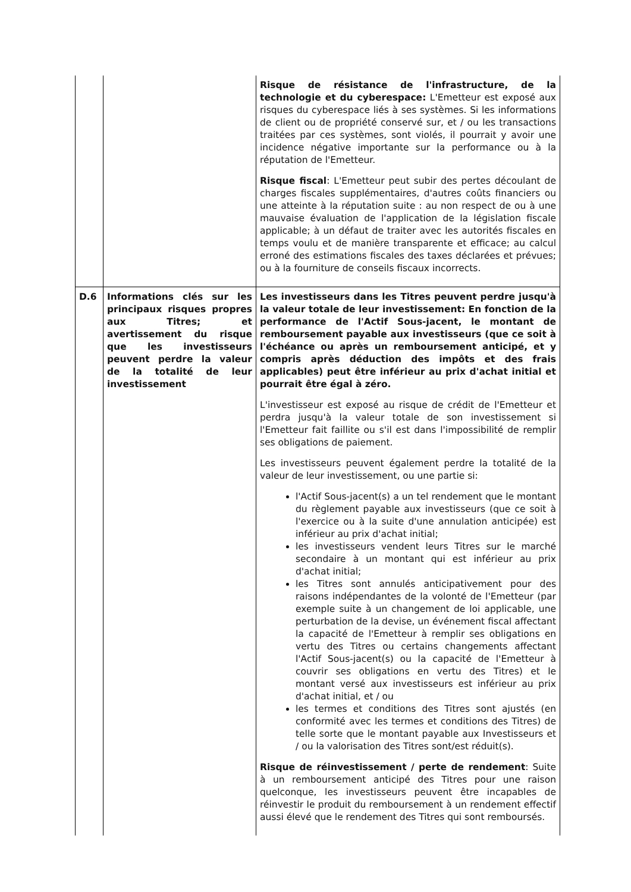| | | Risque de résistance de l'infrastructure, de la technologie et du cyberespace: L'Emetteur est exposé aux risques du cyberespace liés à ses systèmes. Si les informations de client ou de propriété conservé sur, et / ou les transactions traitées par ces systèmes, sont violés, il pourrait y avoir une incidence négative importante sur la performance ou à la réputation de l'Emetteur. Risque fiscal : L'Emetteur peut subir des pertes découlant de charges fiscales supplémentaires, d'autres coûts financiers ou une atteinte à la réputation suite : au non respect de ou à une mauvaise évaluation de l'application de la législation fiscale applicable; à un défaut de traiter avec les autorités fiscales en temps voulu et de manière transparente et efficace; au calcul erroné des estimations fiscales des taxes déclarées et prévues; ou à la fourniture de conseils fiscaux incorrects. |
| D.6 | Informations clés sur les principaux risques propres aux Titres; et avertissement du risque que les investisseurs peuvent perdre la valeur de la totalité de leur investissement | Les investisseurs dans les Titres peuvent perdre jusqu'à la valeur totale de leur investissement: En fonction de la performance de l'Actif Sous-jacent, le montant de remboursement payable aux investisseurs (que ce soit à l'échéance ou après un remboursement anticipé, et y compris après déduction des impôts et des frais applicables) peut être inférieur au prix d'achat initial et pourrait être égal à zéro. L'investisseur est exposé au risque de crédit de l'Emetteur et perdra jusqu'à la valeur totale de son investissement si l'Emetteur fait faillite ou s'il est dans l'impossibilité de remplir ses obligations de paiement. Les investisseurs peuvent également perdre la totalité de la valeur de leur investissement, ou une partie si: l'Actif Sous-jacent(s) a un tel rendement que le montant du règlement payable aux investisseurs (que ce soit à l'exercice ou à la suite d'une annulation anticipée) est inférieur au prix d'achat initial; les investisseurs vendent leurs Titres sur le marché secondaire à un montant qui est inférieur au prix d'achat initial; les Titres sont annulés anticipativement pour des raisons indépendantes de la volonté de l'Emetteur (par exemple suite à un changement de loi applicable, une perturbation de la devise, un événement fiscal affectant la capacité de l'Emetteur à remplir ses obligations en vertu des Titres ou certains changements affectant l'Actif Sous-jacent(s) ou la capacité de l'Emetteur à couvrir ses obligations en vertu des Titres) et le montant versé aux investisseurs est inférieur au prix d'achat initial, et / ou les termes et conditions des Titres sont ajustés (en conformité avec les termes et conditions des Titres) de telle sorte que le montant payable aux Investisseurs et / ou la valorisation des Titres sont/est réduit(s). Risque de réinvestissement / perte de rendement : Suite à un remboursement anticipé des Titres pour une raison quelconque, les investisseurs peuvent être incapables de réinvestir le produit du remboursement à un rendement effectif aussi élevé que le rendement des Titres qui sont remboursés. |